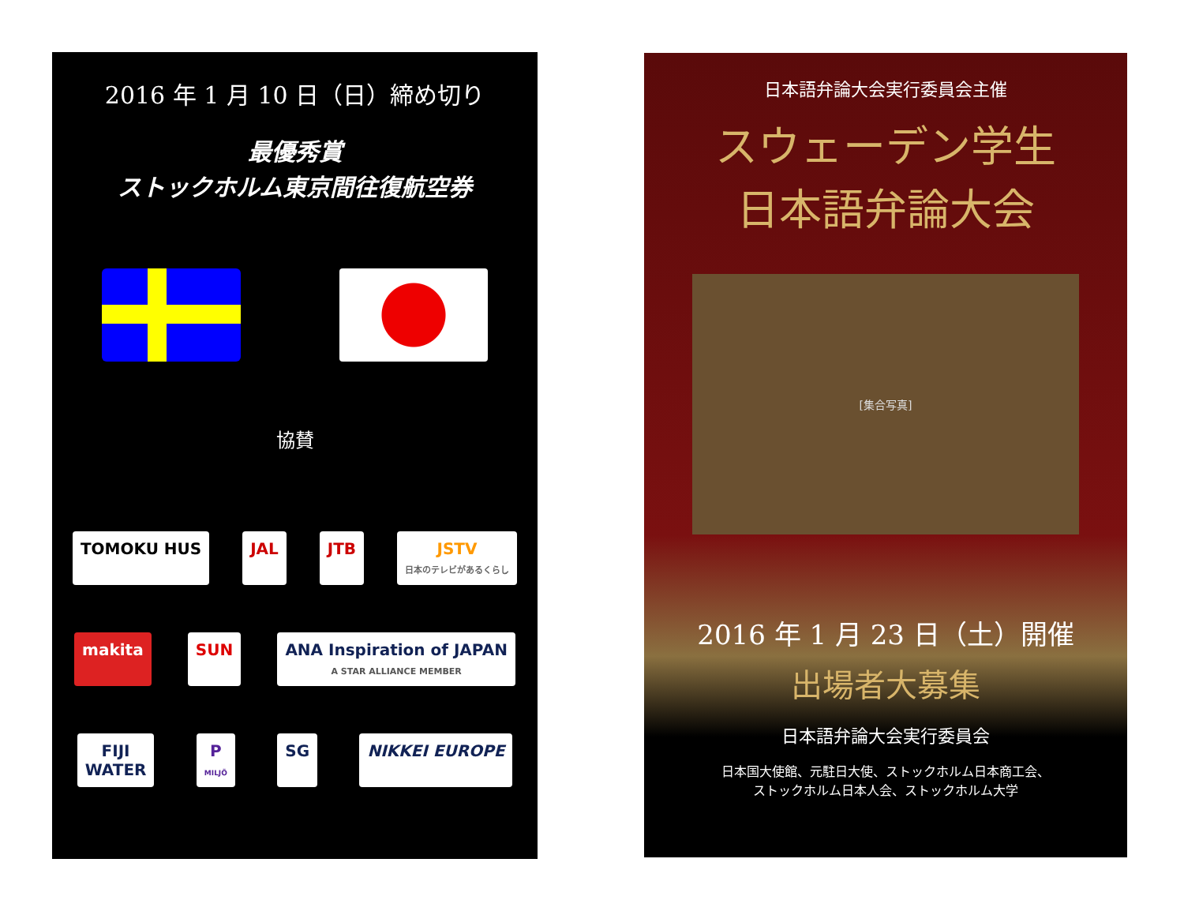2016 年 1 月 10 日（日）締め切り
最優秀賞
ストックホルム東京間往復航空券
協賛
TOMOKU HUS
JAL
JTB
JSTV
日本のテレビがあるくらし
makita
SUN
ANA Inspiration of JAPAN
A STAR ALLIANCE MEMBER
FIJI
WATER
P
MILJÖ
SG
NIKKEI EUROPE
日本語弁論大会実行委員会主催
スウェーデン学生
日本語弁論大会
[集合写真]
2016 年 1 月 23 日（土）開催
出場者大募集
日本語弁論大会実行委員会
日本国大使館、元駐日大使、ストックホルム日本商工会、
ストックホルム日本人会、ストックホルム大学